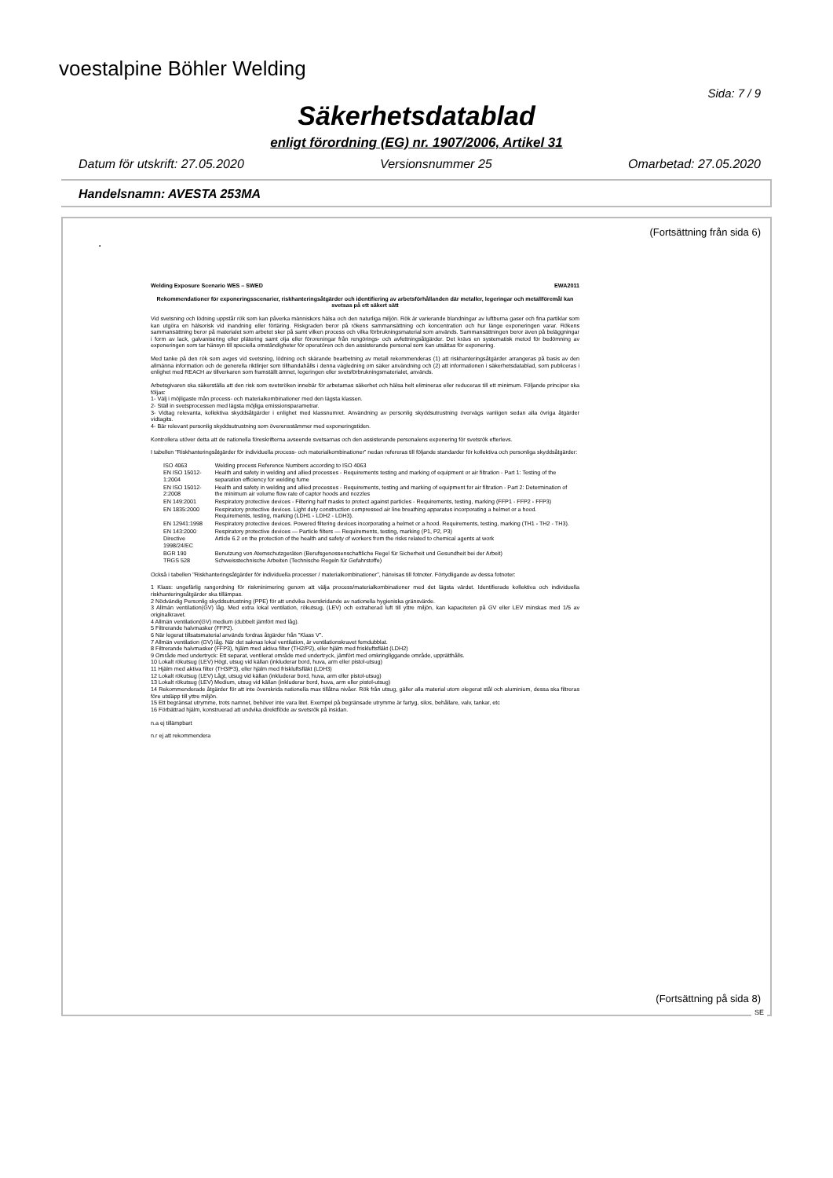voestalpine Böhler Welding
Sida: 7 / 9
Säkerhetsdatablad
enligt förordning (EG) nr. 1907/2006, Artikel 31
Datum för utskrift: 27.05.2020 Versionsnummer 25 Omarbetad: 27.05.2020
Handelsnamn: AVESTA 253MA
(Fortsättning från sida 6)
.
Welding Exposure Scenario WES – SWED EWA2011
Rekommendationer för exponeringsscenarier, riskhanteringsåtgärder och identifiering av arbetsförhållanden där metaller, legeringar och metallföremål kan svetsas på ett säkert sätt
Vid svetsning och lödning uppstår rök som kan påverka människors hälsa och den naturliga miljön. Rök är varierande blandningar av luftburna gaser och fina partiklar som kan utgöra en hälsorisk vid inandning eller förtäring. Riskgraden beror på rökens sammansättning och koncentration och hur länge exponeringen varar. Rökens sammansättning beror på materialet som arbetet sker på samt vilken process och vilka förbrukningsmaterial som används. Sammansättningen beror även på beläggningar i form av lack, galvanisering eller plätering samt olja eller föroreningar från rengörings- och avfettningsåtgärder. Det krävs en systematisk metod för bedömning av exponeringen som tar hänsyn till speciella omständigheter för operatören och den assisterande personal som kan utsättas för exponering.
Med tanke på den rök som avges vid svetsning, lödning och skärande bearbetning av metall rekommenderas (1) att riskhanteringsåtgärder arrangeras på basis av den allmänna information och de generella riktlinjer som tillhandahålls i denna vägledning om säker användning och (2) att informationen i säkerhetsdatablad, som publiceras i enlighet med REACH av tillverkaren som framställt ämnet, legeringen eller svetsförbrukningsmaterialet, används.
Arbetsgivaren ska säkerställa att den risk som svetsröken innebär för arbetarnas säkerhet och hälsa helt elimineras eller reduceras till ett minimum. Följande principer ska följas:
1- Välj i möjligaste mån process- och materialkombinationer med den lägsta klassen.
2- Ställ in svetsprocessen med lägsta möjliga emissionsparametrar.
3- Vidtag relevanta, kollektiva skyddsåtgärder i enlighet med klassnumret. Användning av personlig skyddsutrustning övervägs vanligen sedan alla övriga åtgärder vidtagits.
4- Bär relevant personlig skyddsutrustning som överensstämmer med exponeringstiden.
Kontrollera utöver detta att de nationella föreskrifterna avseende svetsarnas och den assisterande personalens exponering för svetsrök efterlevs.
I tabellen "Riskhanteringsåtgärder för individuella process- och materialkombinationer" nedan refereras till följande standarder för kollektiva och personliga skyddsåtgärder:
| ISO 4063 | Welding process Reference Numbers according to ISO 4063 |
| EN ISO 15012-1:2004 | Health and safety in welding and allied processes - Requirements testing and marking of equipment or air filtration - Part 1: Testing of the separation efficiency for welding fume |
| EN ISO 15012-2:2008 | Health and safety in welding and allied processes - Requirements, testing and marking of equipment for air filtration - Part 2: Determination of the minimum air volume flow rate of captor hoods and nozzles |
| EN 149:2001 | Respiratory protective devices - Filtering half masks to protect against particles - Requirements, testing, marking (FFP1 - FFP2 - FFP3) |
| EN 1835:2000 | Respiratory protective devices. Light duty construction compressed air line breathing apparatus incorporating a helmet or a hood. Requirements, testing, marking (LDH1 - LDH2 - LDH3). |
| EN 12941:1998 | Respiratory protective devices. Powered filtering devices incorporating a helmet or a hood. Requirements, testing, marking (TH1 - TH2 - TH3). |
| EN 143:2000 | Respiratory protective devices — Particle filters — Requirements, testing, marking (P1, P2, P3) |
| Directive 1998/24/EC | Article 6.2 on the protection of the health and safety of workers from the risks related to chemical agents at work |
| BGR 190 | Benutzung von Atemschutzgeräten (Berufsgenossenschaftliche Regel für Sicherheit und Gesundheit bei der Arbeit) |
| TRGS 528 | Schweisstechnische Arbeiten (Technische Regeln für Gefahrstoffe) |
Också i tabellen "Riskhanteringsåtgärder för individuella processer / materialkombinationer", hänvisas till fotnoter. Förtydligande av dessa fotnoter:
1 Klass: ungefärlig rangordning för riskminimering genom att välja process/materialkombinationer med det lägsta värdet. Identifierade kollektiva och individuella riskhanteringsåtgärder ska tillämpas.
2 Nödvändig Personlig skyddsutrustning (PPE) för att undvika överskridande av nationella hygieniska gränsvärde.
3 Allmän ventilation(GV) låg. Med extra lokal ventilation, rökutsug, (LEV) och extraherad luft till yttre miljön, kan kapaciteten på GV eller LEV minskas med 1/5 av originalkravet.
4 Allmän ventilation(GV) medium (dubbelt jämfört med låg).
5 Filtrerande halvmasker (FFP2).
6 När legerat tillsatsmaterial används fordras åtgärder från "Klass V".
7 Allmän ventilation (GV) låg. När det saknas lokal ventilation, är ventilationskravet femdubblat.
8 Filtrerande halvmasker (FFP3), hjälm med aktiva filter (TH2/P2), eller hjälm med friskluftsfläkt (LDH2)
9 Område med undertryck: Ett separat, ventilerat område med undertryck, jämfört med omkringliggande område, upprätthålls.
10 Lokalt rökutsug (LEV) Högt, utsug vid källan (inkluderar bord, huva, arm eller pistol-utsug)
11 Hjälm med aktiva filter (TH3/P3), eller hjälm med friskluftsfläkt (LDH3)
12 Lokalt rökutsug (LEV) Lågt, utsug vid källan (inkluderar bord, huva, arm eller pistol-utsug)
13 Lokalt rökutsug (LEV) Medium, utsug vid källan (inkluderar bord, huva, arm eller pistol-utsug)
14 Rekommenderade åtgärder för att inte överskrida nationella max tillåtna nivåer. Rök från utsug, gäller alla material utom olegerat stål och aluminium, dessa ska filtreras före utsläpp till yttre miljön.
15 Ett begränsat utrymme, trots namnet, behöver inte vara litet. Exempel på begränsade utrymme är fartyg, silos, behållare, valv, tankar, etc
16 Förbättrad hjälm, konstruerad att undvika direktflöde av svetsrök på insidan.
n.a ej tillämpbart
n.r ej att rekommendera
(Fortsättning på sida 8)
SE